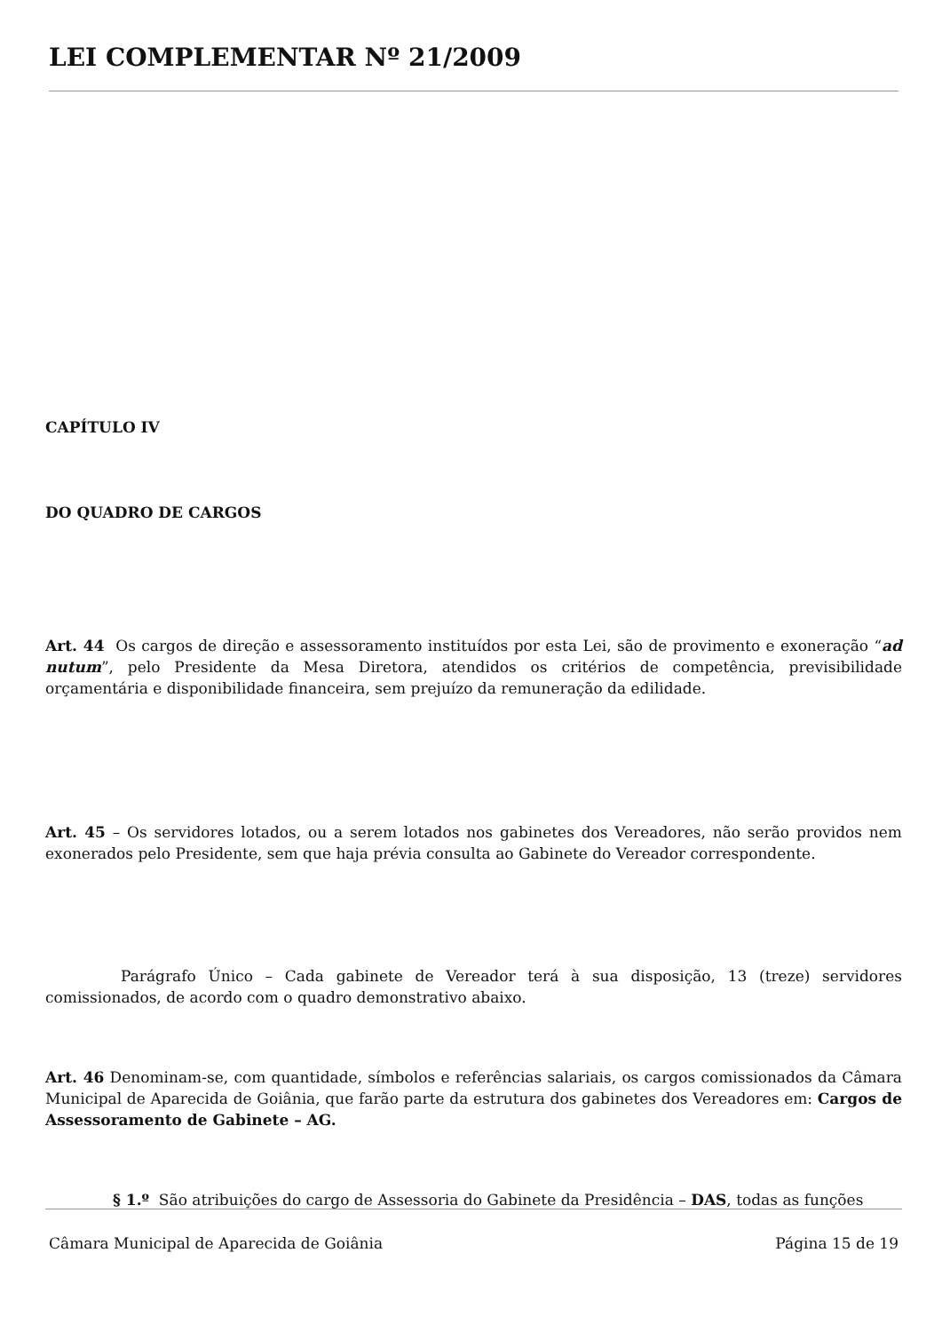LEI COMPLEMENTAR Nº 21/2009
CAPÍTULO IV
DO QUADRO DE CARGOS
Art. 44 Os cargos de direção e assessoramento instituídos por esta Lei, são de provimento e exoneração “ad nutum”, pelo Presidente da Mesa Diretora, atendidos os critérios de competência, previsibilidade orçamentária e disponibilidade financeira, sem prejuízo da remuneração da edilidade.
Art. 45 – Os servidores lotados, ou a serem lotados nos gabinetes dos Vereadores, não serão providos nem exonerados pelo Presidente, sem que haja prévia consulta ao Gabinete do Vereador correspondente.
Parágrafo Único – Cada gabinete de Vereador terá à sua disposição, 13 (treze) servidores comissionados, de acordo com o quadro demonstrativo abaixo.
Art. 46 Denominam-se, com quantidade, símbolos e referências salariais, os cargos comissionados da Câmara Municipal de Aparecida de Goiânia, que farão parte da estrutura dos gabinetes dos Vereadores em: Cargos de Assessoramento de Gabinete – AG.
§ 1.º São atribuições do cargo de Assessoria do Gabinete da Presidência – DAS, todas as funções
Câmara Municipal de Aparecida de Goiânia Página 15 de 19